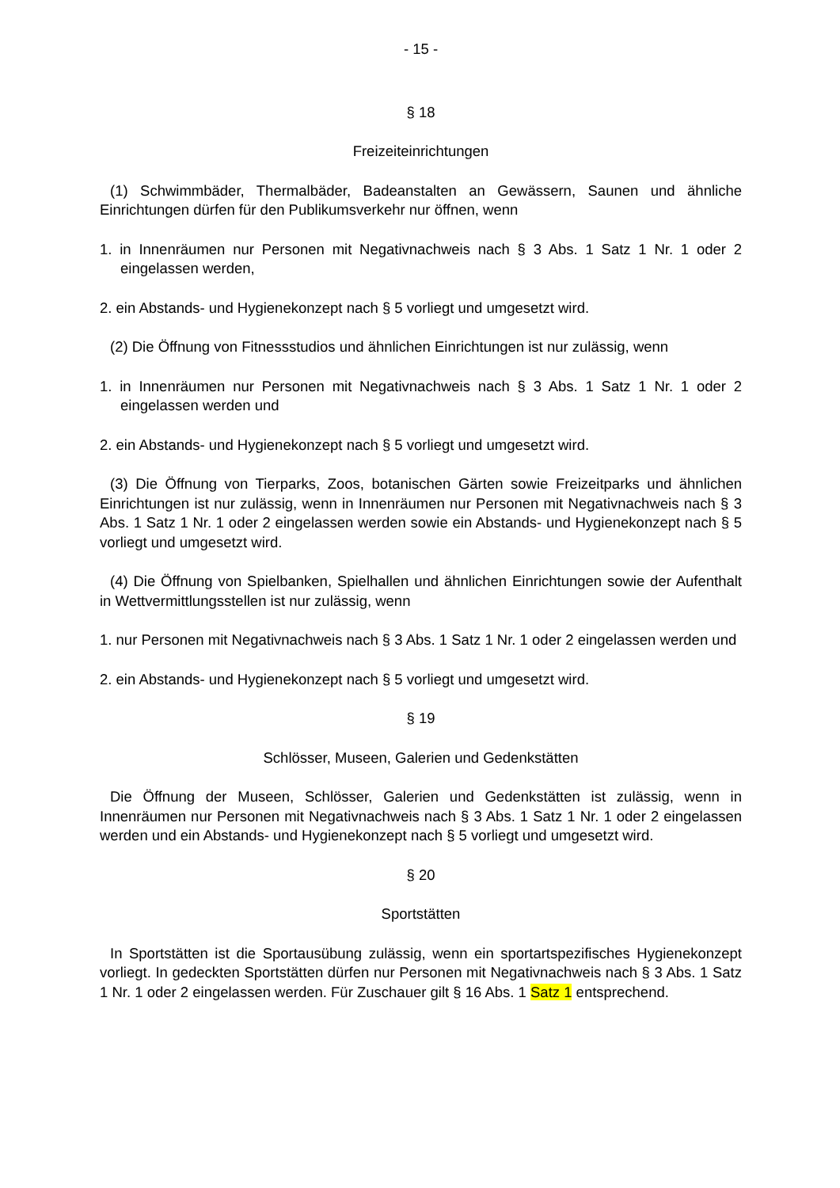- 15 -
§ 18
Freizeiteinrichtungen
(1) Schwimmbäder, Thermalbäder, Badeanstalten an Gewässern, Saunen und ähnliche Einrichtungen dürfen für den Publikumsverkehr nur öffnen, wenn
1. in Innenräumen nur Personen mit Negativnachweis nach § 3 Abs. 1 Satz 1 Nr. 1 oder 2 eingelassen werden,
2. ein Abstands- und Hygienekonzept nach § 5 vorliegt und umgesetzt wird.
(2) Die Öffnung von Fitnessstudios und ähnlichen Einrichtungen ist nur zulässig, wenn
1. in Innenräumen nur Personen mit Negativnachweis nach § 3 Abs. 1 Satz 1 Nr. 1 oder 2 eingelassen werden und
2. ein Abstands- und Hygienekonzept nach § 5 vorliegt und umgesetzt wird.
(3) Die Öffnung von Tierparks, Zoos, botanischen Gärten sowie Freizeitparks und ähnlichen Einrichtungen ist nur zulässig, wenn in Innenräumen nur Personen mit Negativnachweis nach § 3 Abs. 1 Satz 1 Nr. 1 oder 2 eingelassen werden sowie ein Abstands- und Hygienekonzept nach § 5 vorliegt und umgesetzt wird.
(4) Die Öffnung von Spielbanken, Spielhallen und ähnlichen Einrichtungen sowie der Aufenthalt in Wettvermittlungsstellen ist nur zulässig, wenn
1. nur Personen mit Negativnachweis nach § 3 Abs. 1 Satz 1 Nr. 1 oder 2 eingelassen werden und
2. ein Abstands- und Hygienekonzept nach § 5 vorliegt und umgesetzt wird.
§ 19
Schlösser, Museen, Galerien und Gedenkstätten
Die Öffnung der Museen, Schlösser, Galerien und Gedenkstätten ist zulässig, wenn in Innenräumen nur Personen mit Negativnachweis nach § 3 Abs. 1 Satz 1 Nr. 1 oder 2 eingelassen werden und ein Abstands- und Hygienekonzept nach § 5 vorliegt und umgesetzt wird.
§ 20
Sportstätten
In Sportstätten ist die Sportausübung zulässig, wenn ein sportartspezifisches Hygienekonzept vorliegt. In gedeckten Sportstätten dürfen nur Personen mit Negativnachweis nach § 3 Abs. 1 Satz 1 Nr. 1 oder 2 eingelassen werden. Für Zuschauer gilt § 16 Abs. 1 Satz 1 entsprechend.